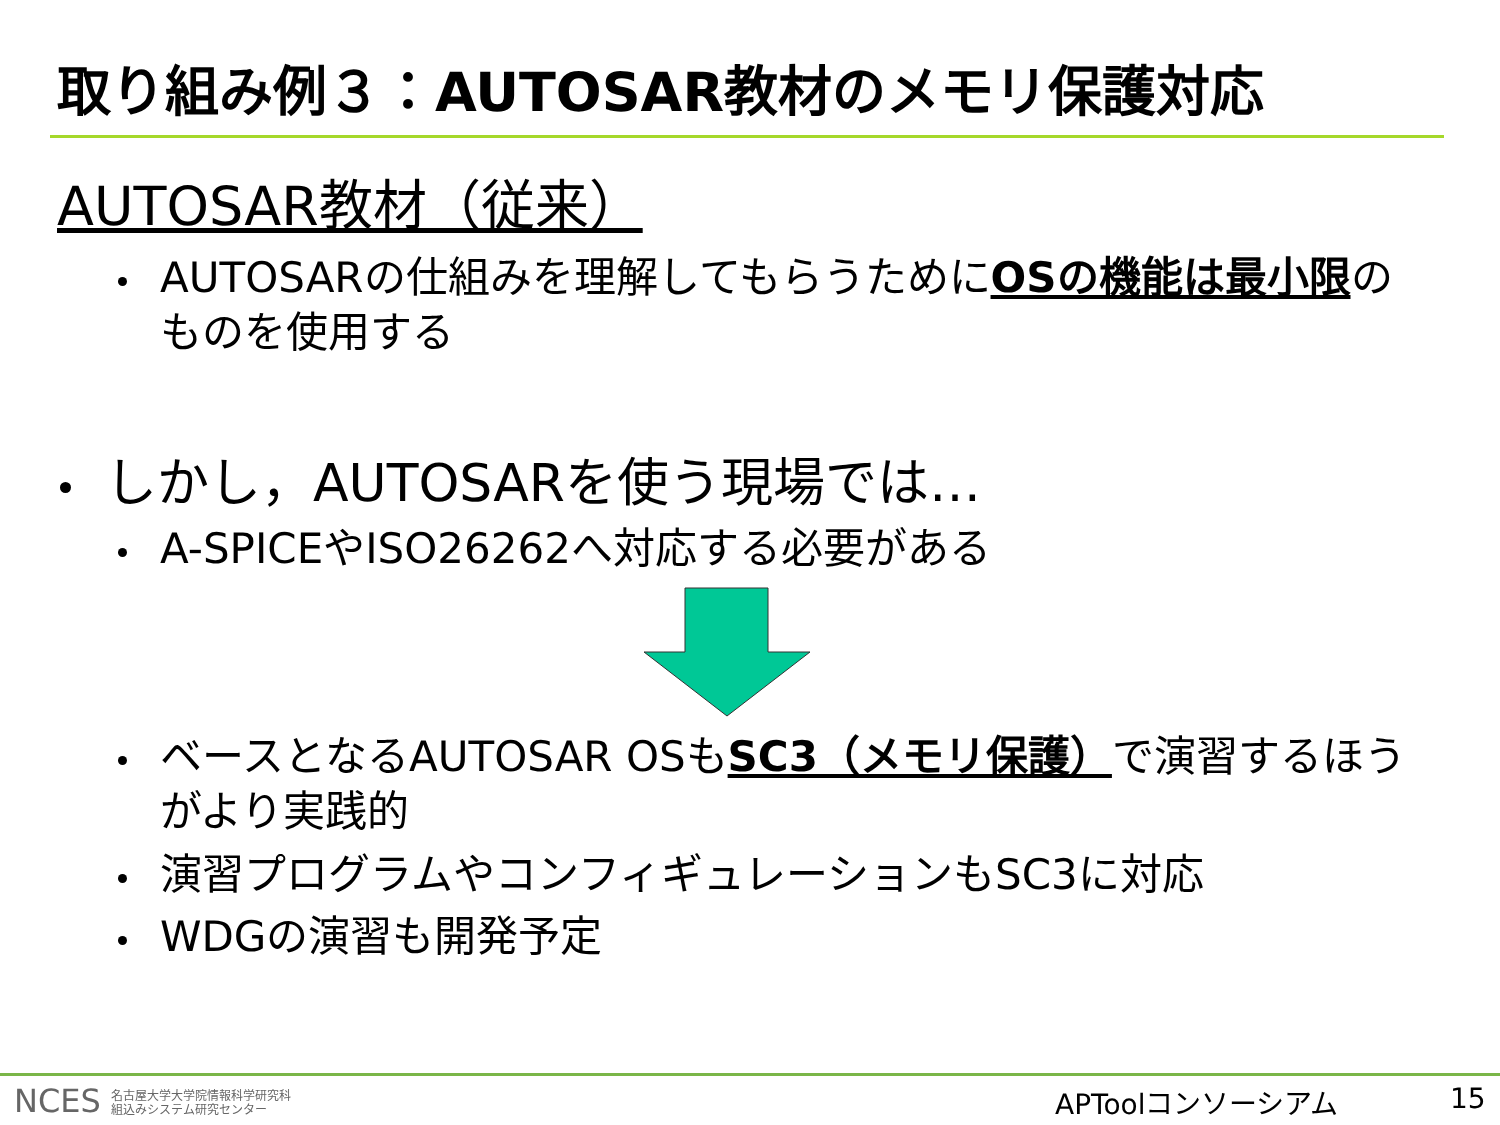取り組み例３：AUTOSAR教材のメモリ保護対応
AUTOSAR教材（従来）
AUTOSARの仕組みを理解してもらうためにOSの機能は最小限のものを使用する
しかし，AUTOSARを使う現場では…
A-SPICEやISO26262へ対応する必要がある
ベースとなるAUTOSAR OSもSC3（メモリ保護）で演習するほうがより実践的
演習プログラムやコンフィギュレーションもSC3に対応
WDGの演習も開発予定
NCES 名古屋大学大学院情報科学研究科
組込みシステム研究センター
APToolコンソーシアム 15